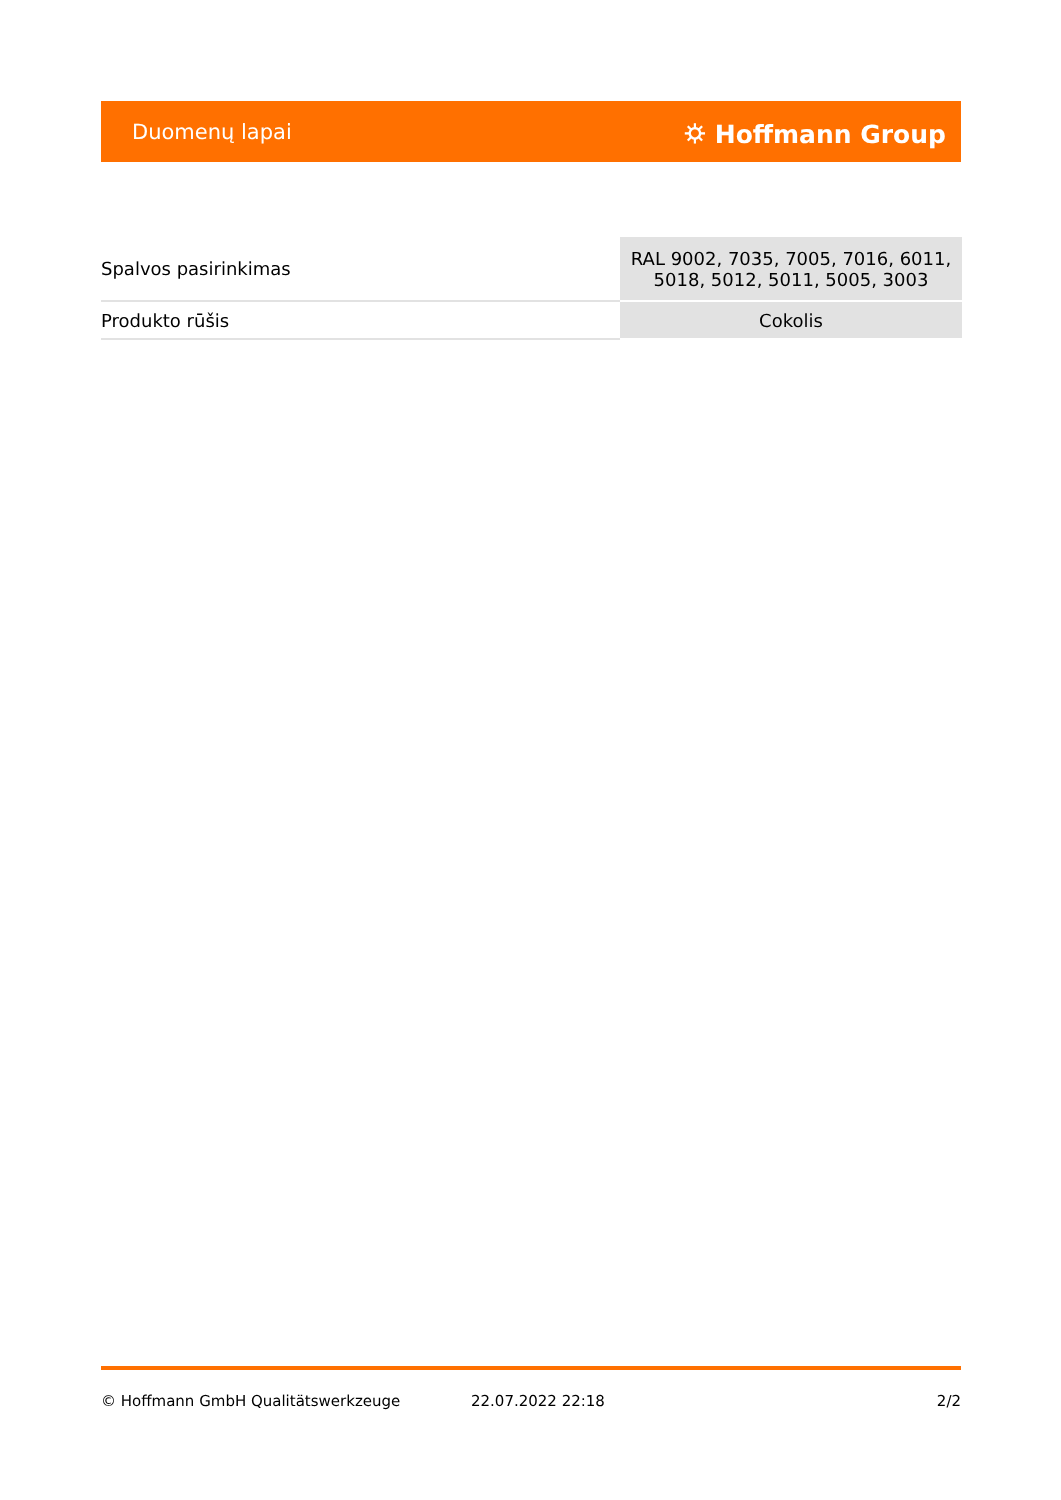Duomenų lapai ⛭ Hoffmann Group
| Spalvos pasirinkimas | RAL 9002, 7035, 7005, 7016, 6011, 5018, 5012, 5011, 5005, 3003 |
| Produkto rūšis | Cokolis |
© Hoffmann GmbH Qualitätswerkzeuge 22.07.2022 22:18 2/2